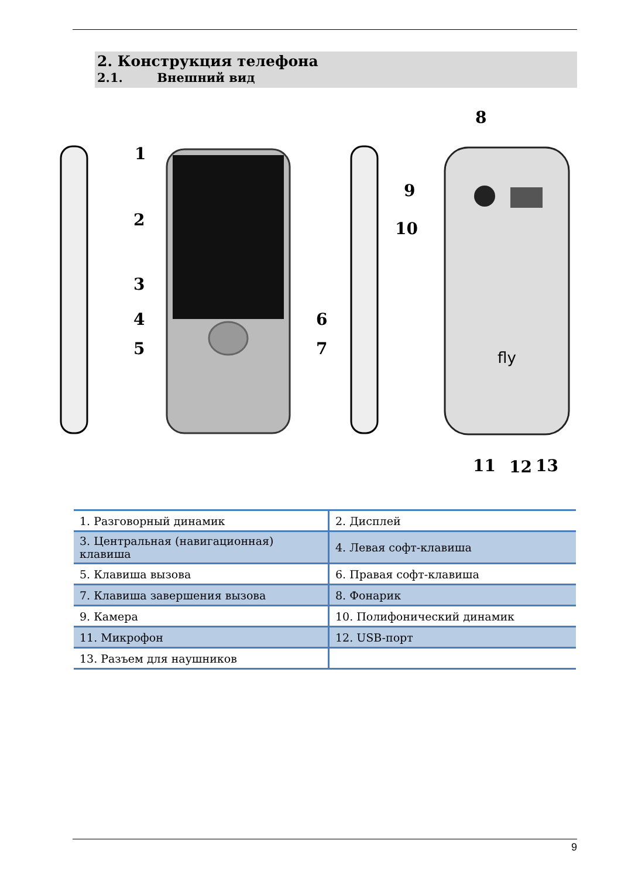2. Конструкция телефона
2.1. Внешний вид
1
2
3
4
5
6
7
8
9
10
11
12
13
fly
| 1. Разговорный динамик | 2. Дисплей |
| 3. Центральная (навигационная) клавиша | 4. Левая софт-клавиша |
| 5. Клавиша вызова | 6. Правая софт-клавиша |
| 7. Клавиша завершения вызова | 8. Фонарик |
| 9. Камера | 10. Полифонический динамик |
| 11. Микрофон | 12. USB-порт |
| 13. Разъем для наушников | |
9